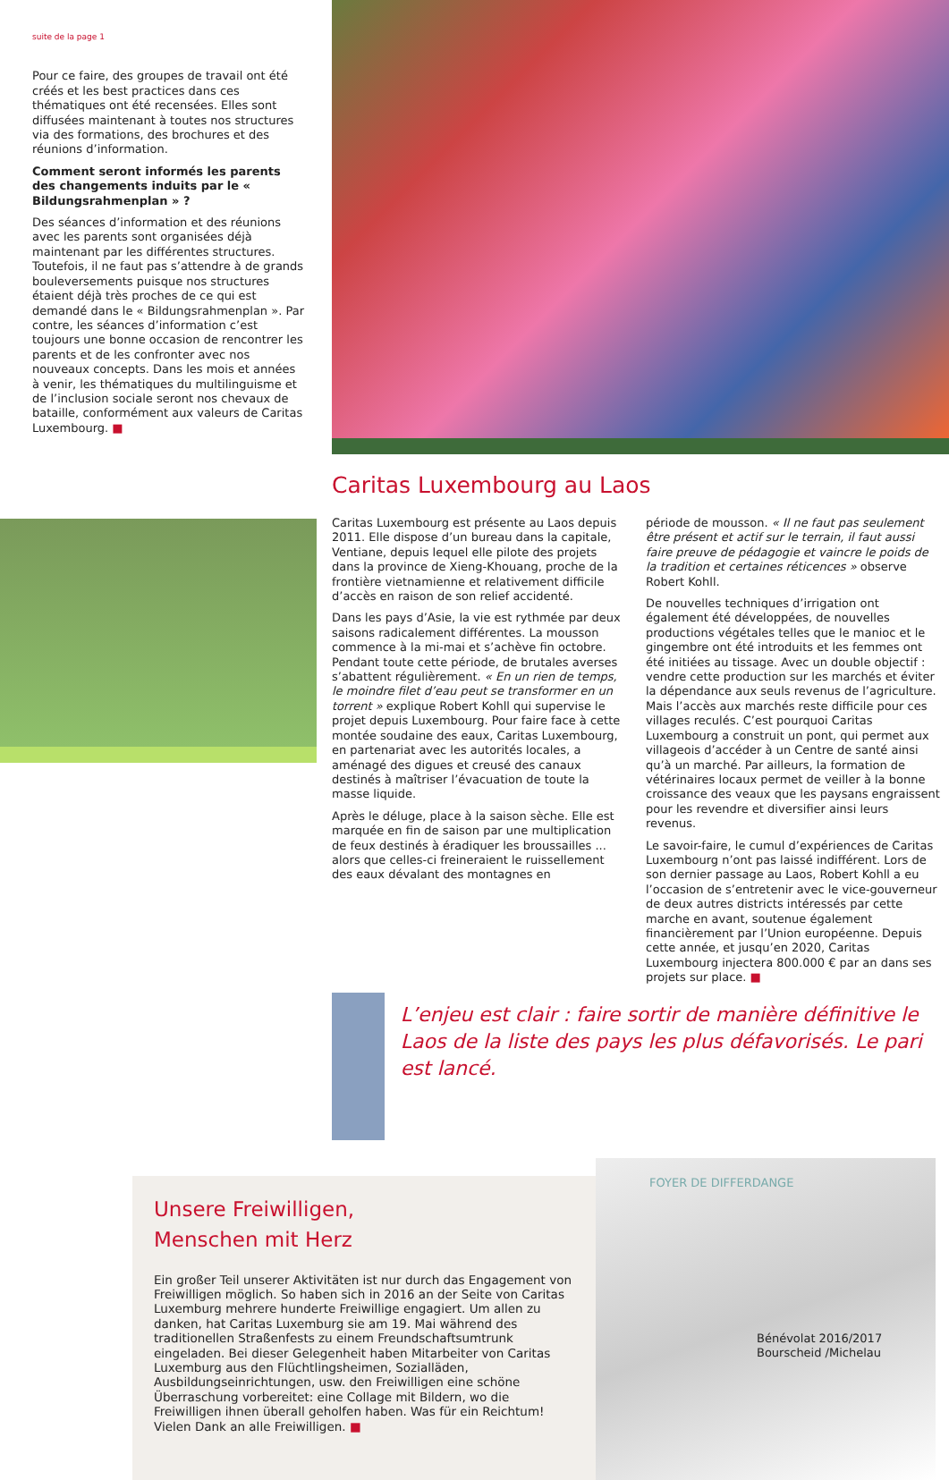suite de la page 1
Pour ce faire, des groupes de travail ont été créés et les best practices dans ces thématiques ont été recensées. Elles sont diffusées maintenant à toutes nos structures via des formations, des brochures et des réunions d’information.
Comment seront informés les parents des changements induits par le « Bildungsrahmenplan » ?
Des séances d’information et des réunions avec les parents sont organisées déjà maintenant par les différentes structures. Toutefois, il ne faut pas s’attendre à de grands bouleversements puisque nos structures étaient déjà très proches de ce qui est demandé dans le « Bildungsrahmenplan ». Par contre, les séances d’information c’est toujours une bonne occasion de rencontrer les parents et de les confronter avec nos nouveaux concepts. Dans les mois et années à venir, les thématiques du multilinguisme et de l’inclusion sociale seront nos chevaux de bataille, conformément aux valeurs de Caritas Luxembourg. ■
Caritas Luxembourg au Laos
Caritas Luxembourg est présente au Laos depuis 2011. Elle dispose d’un bureau dans la capitale, Ventiane, depuis lequel elle pilote des projets dans la province de Xieng-Khouang, proche de la frontière vietnamienne et relativement difficile d’accès en raison de son relief accidenté.
Dans les pays d’Asie, la vie est rythmée par deux saisons radicalement différentes. La mousson commence à la mi-mai et s’achève fin octobre. Pendant toute cette période, de brutales averses s’abattent régulièrement. « En un rien de temps, le moindre filet d’eau peut se transformer en un torrent » explique Robert Kohll qui supervise le projet depuis Luxembourg. Pour faire face à cette montée soudaine des eaux, Caritas Luxembourg, en partenariat avec les autorités locales, a aménagé des digues et creusé des canaux destinés à maîtriser l’évacuation de toute la masse liquide.
Après le déluge, place à la saison sèche. Elle est marquée en fin de saison par une multiplication de feux destinés à éradiquer les broussailles ... alors que celles-ci freineraient le ruissellement des eaux dévalant des montagnes en
période de mousson. « Il ne faut pas seulement être présent et actif sur le terrain, il faut aussi faire preuve de pédagogie et vaincre le poids de la tradition et certaines réticences » observe Robert Kohll.
De nouvelles techniques d’irrigation ont également été développées, de nouvelles productions végétales telles que le manioc et le gingembre ont été introduits et les femmes ont été initiées au tissage. Avec un double objectif : vendre cette production sur les marchés et éviter la dépendance aux seuls revenus de l’agriculture. Mais l’accès aux marchés reste difficile pour ces villages reculés. C’est pourquoi Caritas Luxembourg a construit un pont, qui permet aux villageois d’accéder à un Centre de santé ainsi qu’à un marché. Par ailleurs, la formation de vétérinaires locaux permet de veiller à la bonne croissance des veaux que les paysans engraissent pour les revendre et diversifier ainsi leurs revenus.
Le savoir-faire, le cumul d’expériences de Caritas Luxembourg n’ont pas laissé indifférent. Lors de son dernier passage au Laos, Robert Kohll a eu l’occasion de s’entretenir avec le vice-gouverneur de deux autres districts intéressés par cette marche en avant, soutenue également financièrement par l’Union européenne. Depuis cette année, et jusqu’en 2020, Caritas Luxembourg injectera 800.000 € par an dans ses projets sur place. ■
L’enjeu est clair : faire sortir de manière définitive le Laos de la liste des pays les plus défavorisés. Le pari est lancé.
Unsere Freiwilligen,
Menschen mit Herz
Ein großer Teil unserer Aktivitäten ist nur durch das Engagement von Freiwilligen möglich. So haben sich in 2016 an der Seite von Caritas Luxemburg mehrere hunderte Freiwillige engagiert. Um allen zu danken, hat Caritas Luxemburg sie am 19. Mai während des traditionellen Straßenfests zu einem Freundschaftsumtrunk eingeladen. Bei dieser Gelegenheit haben Mitarbeiter von Caritas Luxemburg aus den Flüchtlingsheimen, Sozialläden, Ausbildungseinrichtungen, usw. den Freiwilligen eine schöne Überraschung vorbereitet: eine Collage mit Bildern, wo die Freiwilligen ihnen überall geholfen haben. Was für ein Reichtum! Vielen Dank an alle Freiwilligen. ■
FOYER DE DIFFERDANGE
Bénévolat 2016/2017
Bourscheid /Michelau